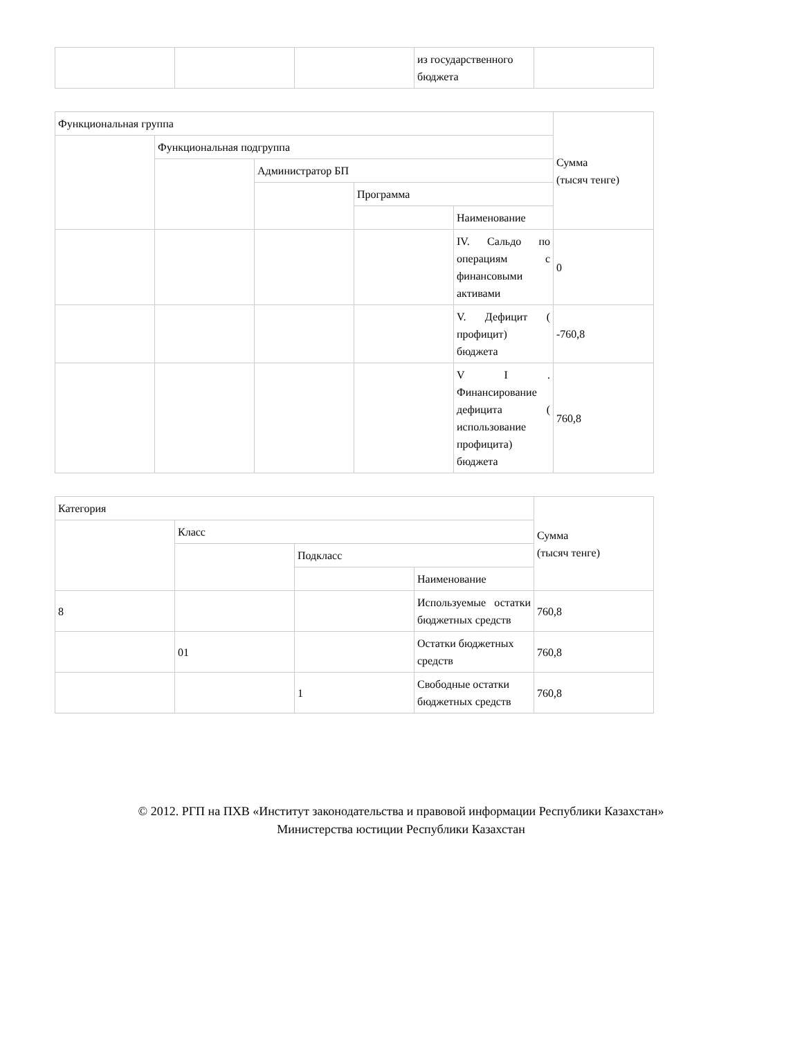| | | | из государственного бюджета | |
| Функциональная группа | | | | | Сумма (тысяч тенге) |
| | Функциональная подгруппа | | | | |
| | | Администратор БП | | | |
| | | | Программа | | |
| | | | | Наименование | |
| | | | | IV. Сальдо по операциям с финансовыми активами | 0 |
| | | | | V. Дефицит ( профицит) бюджета | -760,8 |
| | | | | V I . Финансирование дефицита ( использование профицита) бюджета | 760,8 |
| Категория | | | | Сумма (тысяч тенге) |
| | Класс | | | |
| | | Подкласс | | |
| | | | Наименование | |
| 8 | | | Используемые остатки бюджетных средств | 760,8 |
| | 01 | | Остатки бюджетных средств | 760,8 |
| | | 1 | Свободные остатки бюджетных средств | 760,8 |
© 2012. РГП на ПХВ «Институт законодательства и правовой информации Республики Казахстан»
Министерства юстиции Республики Казахстан